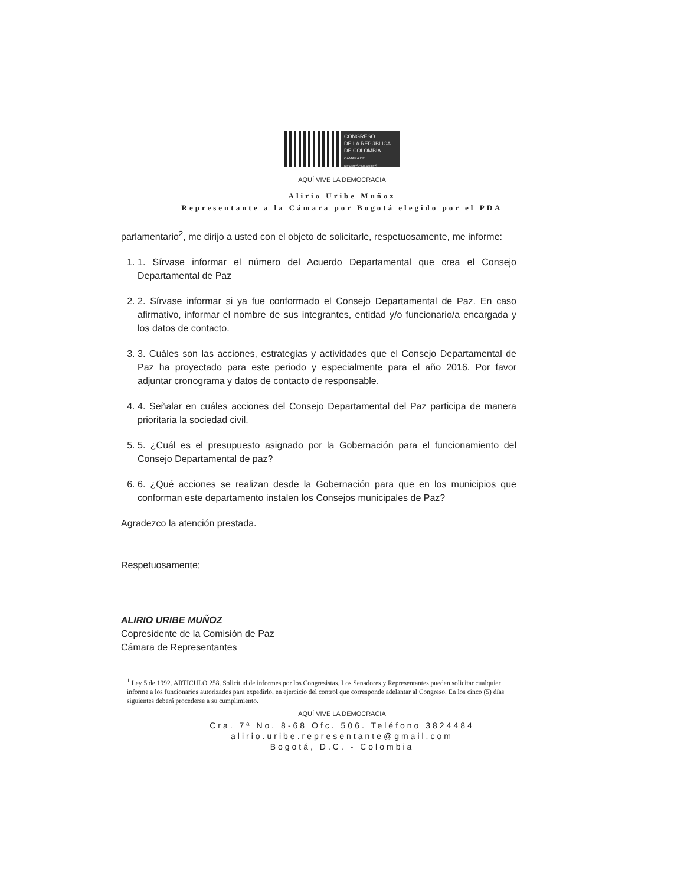CONGRESO
DE LA REPÚBLICA
DE COLOMBIA
CÁMARA DE REPRESENTANTES
AQUÍ VIVE LA DEMOCRACIA
Alirio Uribe Muñoz
Representante a la Cámara por Bogotá elegido por el PDA
parlamentario<sup>2</sup>, me dirijo a usted con el objeto de solicitarle, respetuosamente, me informe:
1. 1. Sírvase informar el número del Acuerdo Departamental que crea el Consejo Departamental de Paz
2. 2. Sírvase informar si ya fue conformado el Consejo Departamental de Paz. En caso afirmativo, informar el nombre de sus integrantes, entidad y/o funcionario/a encargada y los datos de contacto.
3. 3. Cuáles son las acciones, estrategias y actividades que el Consejo Departamental de Paz ha proyectado para este periodo y especialmente para el año 2016. Por favor adjuntar cronograma y datos de contacto de responsable.
4. 4. Señalar en cuáles acciones del Consejo Departamental del Paz participa de manera prioritaria la sociedad civil.
5. 5. ¿Cuál es el presupuesto asignado por la Gobernación para el funcionamiento del Consejo Departamental de paz?
6. 6. ¿Qué acciones se realizan desde la Gobernación para que en los municipios que conforman este departamento instalen los Consejos municipales de Paz?
Agradezco la atención prestada.
Respetuosamente;
ALIRIO URIBE MUÑOZ
Copresidente de la Comisión de Paz
Cámara de Representantes
<sup>1</sup> Ley 5 de 1992. ARTICULO 258. Solicitud de informes por los Congresistas. Los Senadores y Representantes pueden solicitar cualquier informe a los funcionarios autorizados para expedirlo, en ejercicio del control que corresponde adelantar al Congreso. En los cinco (5) días siguientes deberá procederse a su cumplimiento.
AQUÍ VIVE LA DEMOCRACIA
Cra. 7ª No. 8-68 Ofc. 506. Teléfono 3824484
alirio.uribe.representante@gmail.com
Bogotá, D.C. - Colombia